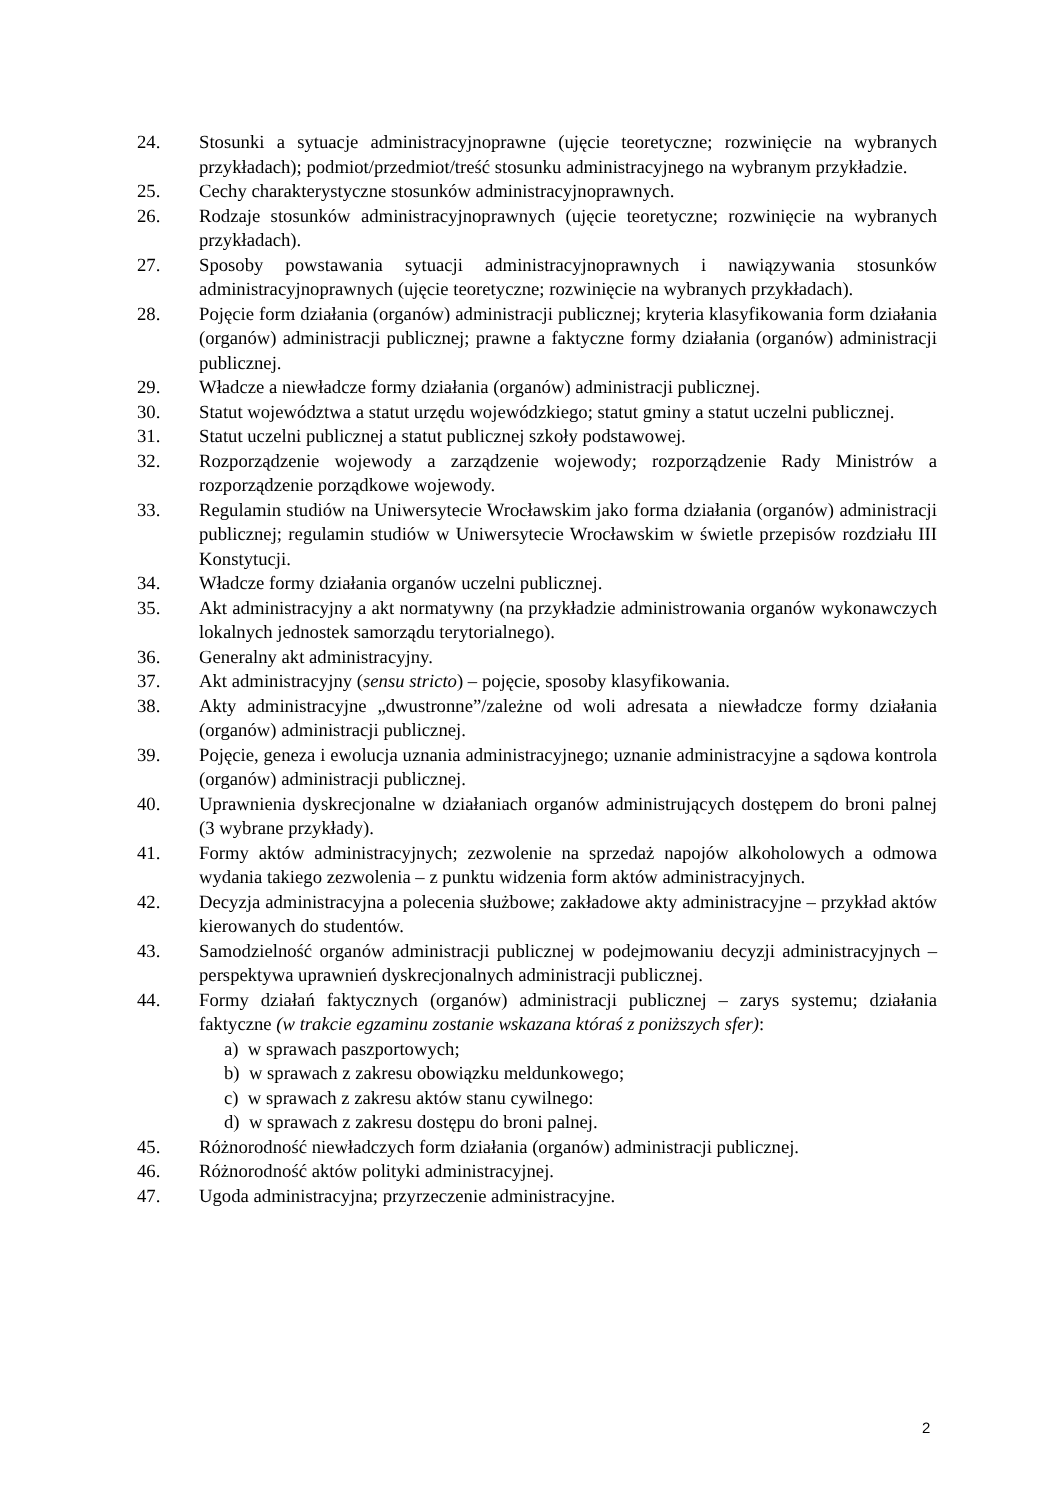24. Stosunki a sytuacje administracyjnoprawne (ujęcie teoretyczne; rozwinięcie na wybranych przykładach); podmiot/przedmiot/treść stosunku administracyjnego na wybranym przykładzie.
25. Cechy charakterystyczne stosunków administracyjnoprawnych.
26. Rodzaje stosunków administracyjnoprawnych (ujęcie teoretyczne; rozwinięcie na wybranych przykładach).
27. Sposoby powstawania sytuacji administracyjnoprawnych i nawiązywania stosunków administracyjnoprawnych (ujęcie teoretyczne; rozwinięcie na wybranych przykładach).
28. Pojęcie form działania (organów) administracji publicznej; kryteria klasyfikowania form działania (organów) administracji publicznej; prawne a faktyczne formy działania (organów) administracji publicznej.
29. Władcze a niewładcze formy działania (organów) administracji publicznej.
30. Statut województwa a statut urzędu wojewódzkiego; statut gminy a statut uczelni publicznej.
31. Statut uczelni publicznej a statut publicznej szkoły podstawowej.
32. Rozporządzenie wojewody a zarządzenie wojewody; rozporządzenie Rady Ministrów a rozporządzenie porządkowe wojewody.
33. Regulamin studiów na Uniwersytecie Wrocławskim jako forma działania (organów) administracji publicznej; regulamin studiów w Uniwersytecie Wrocławskim w świetle przepisów rozdziału III Konstytucji.
34. Władcze formy działania organów uczelni publicznej.
35. Akt administracyjny a akt normatywny (na przykładzie administrowania organów wykonawczych lokalnych jednostek samorządu terytorialnego).
36. Generalny akt administracyjny.
37. Akt administracyjny (sensu stricto) – pojęcie, sposoby klasyfikowania.
38. Akty administracyjne „dwustronne”/zależne od woli adresata a niewładcze formy działania (organów) administracji publicznej.
39. Pojęcie, geneza i ewolucja uznania administracyjnego; uznanie administracyjne a sądowa kontrola (organów) administracji publicznej.
40. Uprawnienia dyskrecjonalne w działaniach organów administrujących dostępem do broni palnej (3 wybrane przykłady).
41. Formy aktów administracyjnych; zezwolenie na sprzedaż napojów alkoholowych a odmowa wydania takiego zezwolenia – z punktu widzenia form aktów administracyjnych.
42. Decyzja administracyjna a polecenia służbowe; zakładowe akty administracyjne – przykład aktów kierowanych do studentów.
43. Samodzielność organów administracji publicznej w podejmowaniu decyzji administracyjnych – perspektywa uprawnień dyskrecjonalnych administracji publicznej.
44. Formy działań faktycznych (organów) administracji publicznej – zarys systemu; działania faktyczne (w trakcie egzaminu zostanie wskazana któraś z poniższych sfer):
a) w sprawach paszportowych;
b) w sprawach z zakresu obowiązku meldunkowego;
c) w sprawach z zakresu aktów stanu cywilnego:
d) w sprawach z zakresu dostępu do broni palnej.
45. Różnorodność niewładczych form działania (organów) administracji publicznej.
46. Różnorodność aktów polityki administracyjnej.
47. Ugoda administracyjna; przyrzeczenie administracyjne.
2